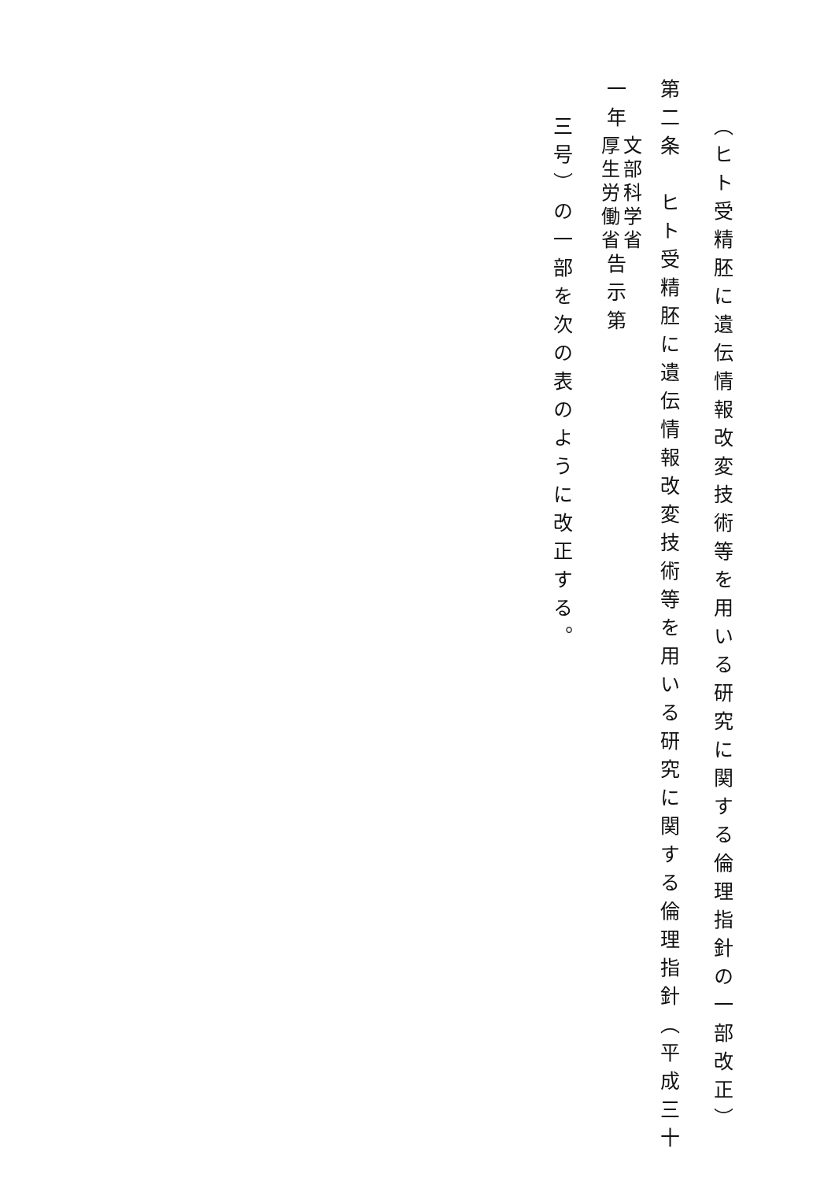（ヒト受精胚に遺伝情報改変技術等を用いる研究に関する倫理指針の一部改正）
第二条　ヒト受精胚に遺伝情報改変技術等を用いる研究に関する倫理指針（平成三十一年文部科学省 厚生労働省告示第
三号）の一部を次の表のように改正する。